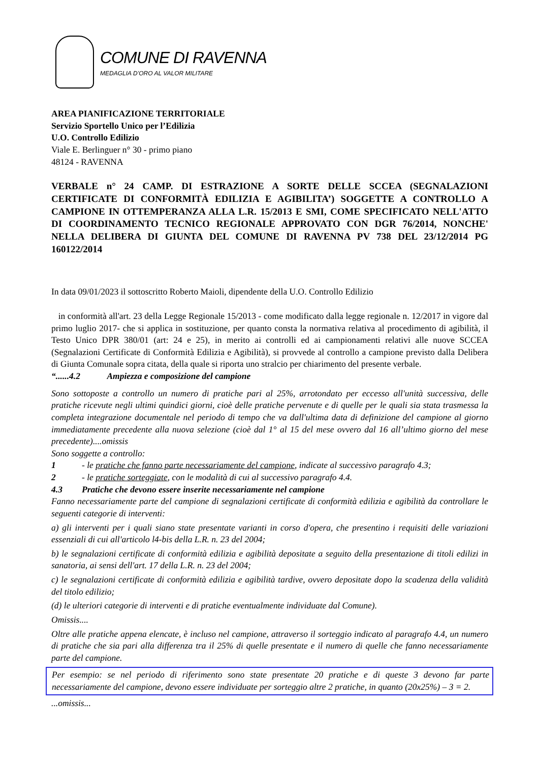COMUNE DI RAVENNA
MEDAGLIA D’ORO AL VALOR MILITARE
AREA PIANIFICAZIONE TERRITORIALE
Servizio Sportello Unico per l’Edilizia
U.O. Controllo Edilizio
Viale E. Berlinguer n° 30 - primo piano
48124 - RAVENNA
VERBALE n° 24 CAMP. DI ESTRAZIONE A SORTE DELLE SCCEA (SEGNALAZIONI CERTIFICATE DI CONFORMITÀ EDILIZIA E AGIBILITA’) SOGGETTE A CONTROLLO A CAMPIONE IN OTTEMPERANZA ALLA L.R. 15/2013 E SMI, COME SPECIFICATO NELL'ATTO DI COORDINAMENTO TECNICO REGIONALE APPROVATO CON DGR 76/2014, NONCHE' NELLA DELIBERA DI GIUNTA DEL COMUNE DI RAVENNA PV 738 DEL 23/12/2014 PG 160122/2014
In data 09/01/2023 il sottoscritto Roberto Maioli, dipendente della U.O. Controllo Edilizio
in conformità all'art. 23 della Legge Regionale 15/2013 - come modificato dalla legge regionale n. 12/2017 in vigore dal primo luglio 2017- che si applica in sostituzione, per quanto consta la normativa relativa al procedimento di agibilità, il Testo Unico DPR 380/01 (art: 24 e 25), in merito ai controlli ed ai campionamenti relativi alle nuove SCCEA (Segnalazioni Certificate di Conformità Edilizia e Agibilità), si provvede al controllo a campione previsto dalla Delibera di Giunta Comunale sopra citata, della quale si riporta uno stralcio per chiarimento del presente verbale.
“......4.2 Ampiezza e composizione del campione
Sono sottoposte a controllo un numero di pratiche pari al 25%, arrotondato per eccesso all'unità successiva, delle pratiche ricevute negli ultimi quindici giorni, cioè delle pratiche pervenute e di quelle per le quali sia stata trasmessa la completa integrazione documentale nel periodo di tempo che va dall'ultima data di definizione del campione al giorno immediatamente precedente alla nuova selezione (cioè dal 1° al 15 del mese ovvero dal 16 all’ultimo giorno del mese precedente)....omissis
Sono soggette a controllo:
1 - le pratiche che fanno parte necessariamente del campione, indicate al successivo paragrafo 4.3;
2 - le pratiche sorteggiate, con le modalità di cui al successivo paragrafo 4.4.
4.3 Pratiche che devono essere inserite necessariamente nel campione
Fanno necessariamente parte del campione di segnalazioni certificate di conformità edilizia e agibilità da controllare le seguenti categorie di interventi:
a) gli interventi per i quali siano state presentate varianti in corso d'opera, che presentino i requisiti delle variazioni essenziali di cui all'articolo l4-bis della L.R. n. 23 del 2004;
b) le segnalazioni certificate di conformità edilizia e agibilità depositate a seguito della presentazione di titoli edilizi in sanatoria, ai sensi dell'art. 17 della L.R. n. 23 del 2004;
c) le segnalazioni certificate di conformità edilizia e agibilità tardive, ovvero depositate dopo la scadenza della validità del titolo edilizio;
(d) le ulteriori categorie di interventi e di pratiche eventualmente individuate dal Comune).
Omissis....
Oltre alle pratiche appena elencate, è incluso nel campione, attraverso il sorteggio indicato al paragrafo 4.4, un numero di pratiche che sia pari alla differenza tra il 25% di quelle presentate e il numero di quelle che fanno necessariamente parte del campione.
Per esempio: se nel periodo di riferimento sono state presentate 20 pratiche e di queste 3 devono far parte necessariamente del campione, devono essere individuate per sorteggio altre 2 pratiche, in quanto (20x25%) – 3 = 2.
...omissis...